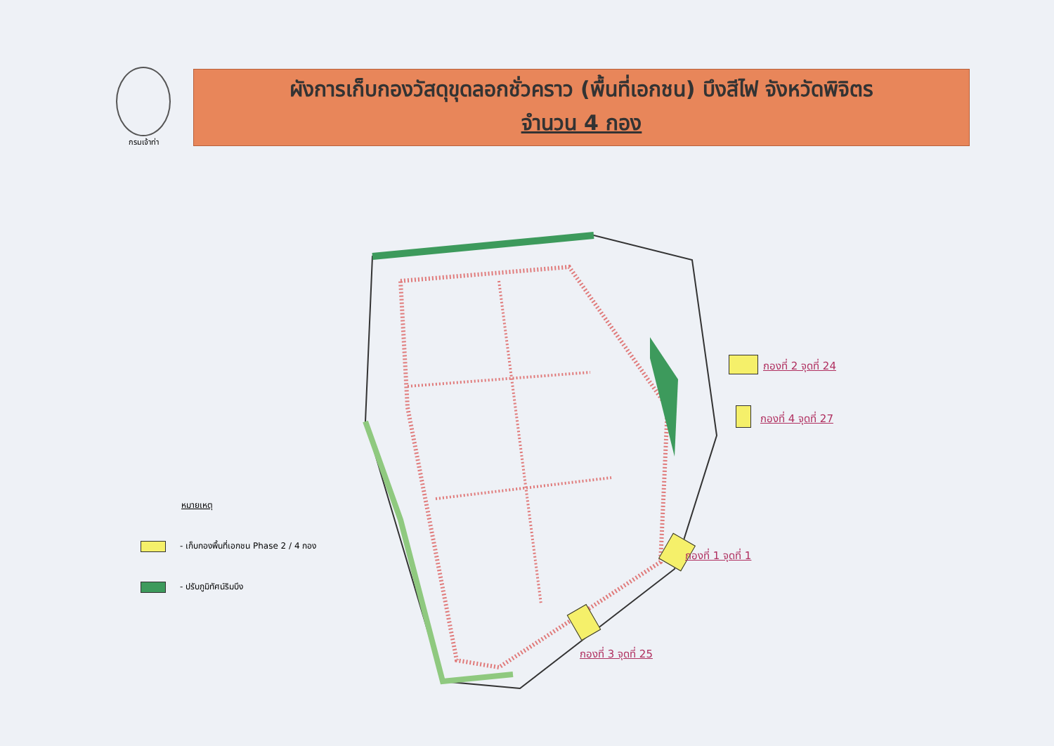กรมเจ้าท่า
ผังการเก็บกองวัสดุขุดลอกชั่วคราว (พื้นที่เอกชน) บึงสีไฟ จังหวัดพิจิตร
จำนวน 4 กอง
กองที่ 2 จุดที่ 24
กองที่ 4 จุดที่ 27
กองที่ 1 จุดที่ 1
กองที่ 3 จุดที่ 25
หมายเหตุ
- เก็บกองพื้นที่เอกชน Phase 2 / 4 กอง
- ปรับภูมิทัศน์ริมบึง